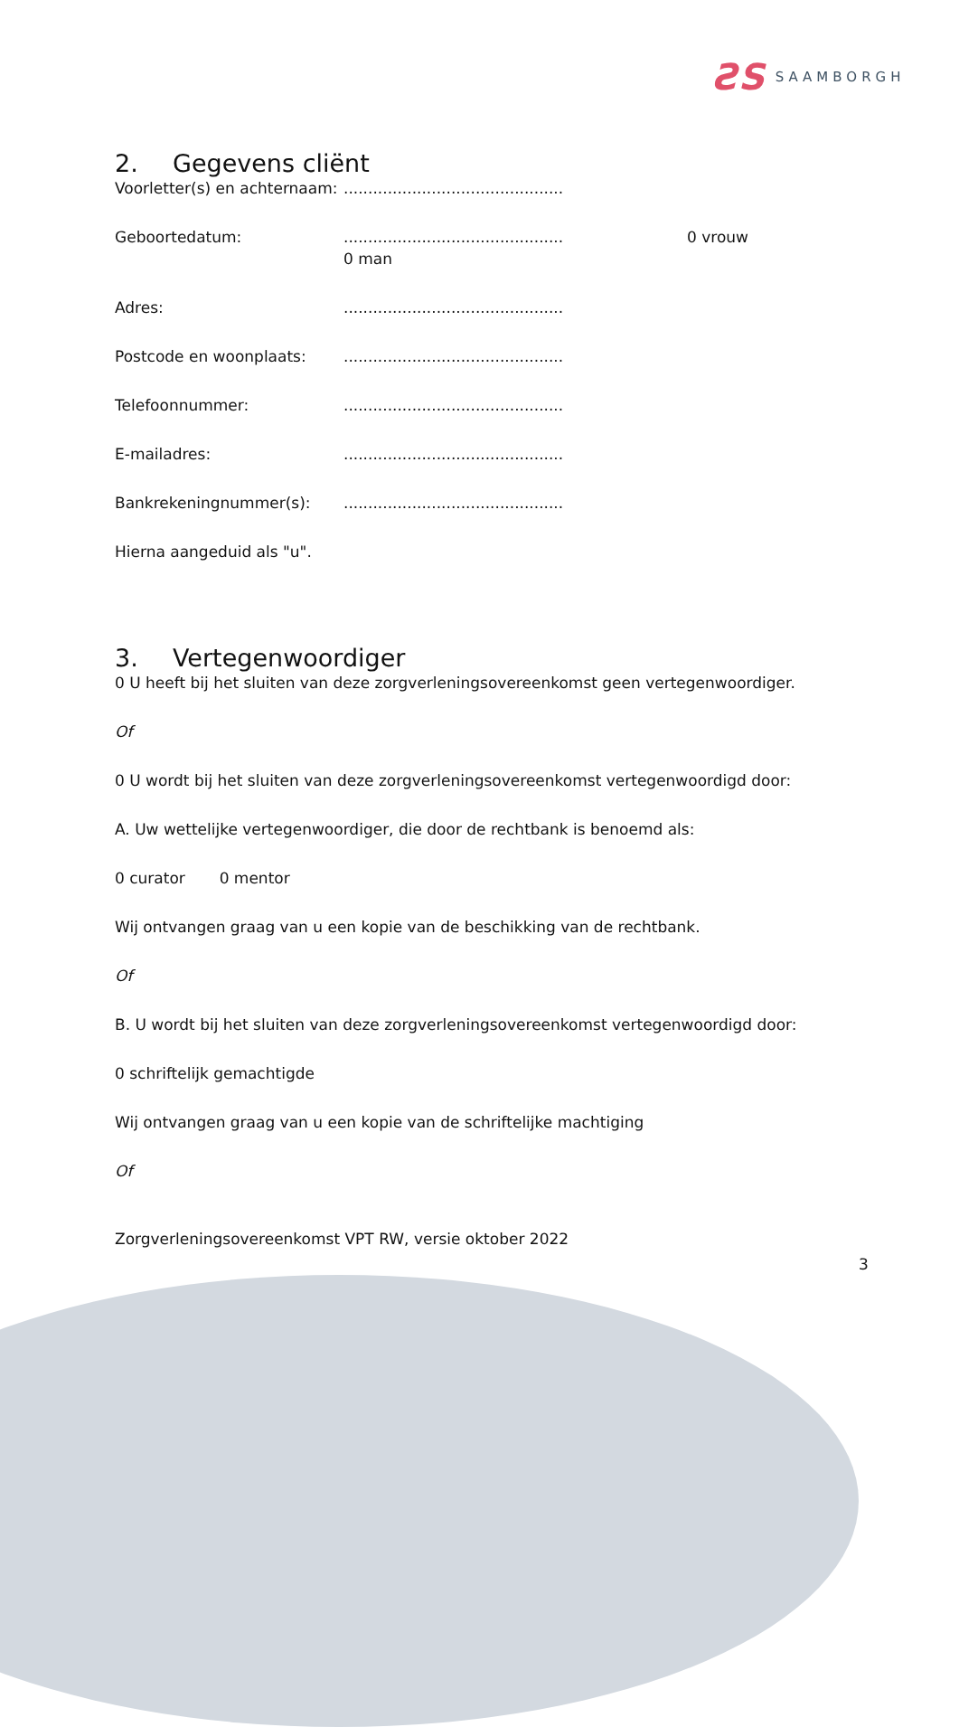ƧS SAAMBORGH
2. Gegevens cliënt
Voorletter(s) en achternaam:.............................................
Geboortedatum:............................................. 0 man 0 vrouw
Adres:.............................................
Postcode en woonplaats:.............................................
Telefoonnummer:.............................................
E-mailadres:.............................................
Bankrekeningnummer(s):.............................................
Hierna aangeduid als "u".
3. Vertegenwoordiger
0 U heeft bij het sluiten van deze zorgverleningsovereenkomst geen vertegenwoordiger.
Of
0 U wordt bij het sluiten van deze zorgverleningsovereenkomst vertegenwoordigd door:
A. Uw wettelijke vertegenwoordiger, die door de rechtbank is benoemd als:
0 curator 0 mentor
Wij ontvangen graag van u een kopie van de beschikking van de rechtbank.
Of
B. U wordt bij het sluiten van deze zorgverleningsovereenkomst vertegenwoordigd door:
0 schriftelijk gemachtigde
Wij ontvangen graag van u een kopie van de schriftelijke machtiging
Of
Zorgverleningsovereenkomst VPT RW, versie oktober 2022
3